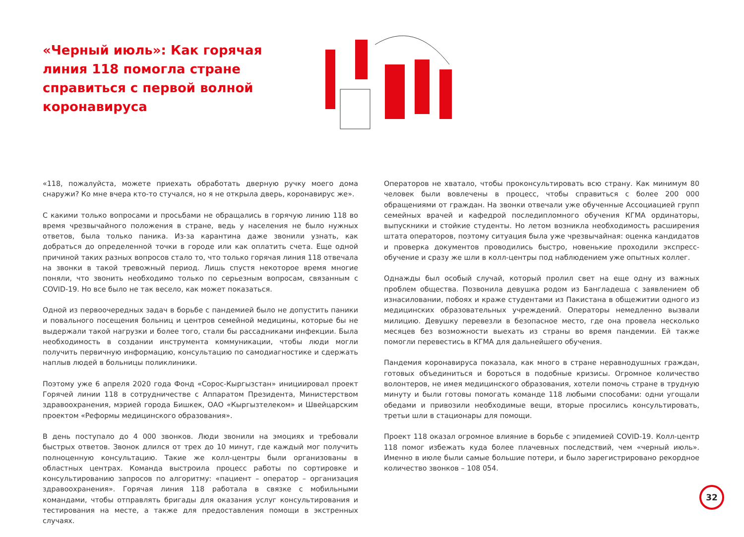«Черный июль»: Как горячая линия 118 помогла стране справиться с первой волной коронавируса
«118, пожалуйста, можете приехать обработать дверную ручку моего дома снаружи? Ко мне вчера кто-то стучался, но я не открыла дверь, коронавирус же».
С какими только вопросами и просьбами не обращались в горячую линию 118 во время чрезвычайного положения в стране, ведь у населения не было нужных ответов, была только паника. Из-за карантина даже звонили узнать, как добраться до определенной точки в городе или как оплатить счета. Еще одной причиной таких разных вопросов стало то, что только горячая линия 118 отвечала на звонки в такой тревожный период. Лишь спустя некоторое время многие поняли, что звонить необходимо только по серьезным вопросам, связанным с COVID-19. Но все было не так весело, как может показаться.
Одной из первоочередных задач в борьбе с пандемией было не допустить паники и повального посещения больниц и центров семейной медицины, которые бы не выдержали такой нагрузки и более того, стали бы рассадниками инфекции. Была необходимость в создании инструмента коммуникации, чтобы люди могли получить первичную информацию, консультацию по самодиагностике и сдержать наплыв людей в больницы поликлиники.
Поэтому уже 6 апреля 2020 года Фонд «Сорос-Кыргызстан» инициировал проект Горячей линии 118 в сотрудничестве с Аппаратом Президента, Министерством здравоохранения, мэрией города Бишкек, ОАО «Кыргызтелеком» и Швейцарским проектом «Реформы медицинского образования».
В день поступало до 4 000 звонков. Люди звонили на эмоциях и требовали быстрых ответов. Звонок длился от трех до 10 минут, где каждый мог получить полноценную консультацию. Такие же колл-центры были организованы в областных центрах. Команда выстроила процесс работы по сортировке и консультированию запросов по алгоритму: «пациент – оператор – организация здравоохранения». Горячая линия 118 работала в связке с мобильными командами, чтобы отправлять бригады для оказания услуг консультирования и тестирования на месте, а также для предоставления помощи в экстренных случаях.
Операторов не хватало, чтобы проконсультировать всю страну. Как минимум 80 человек были вовлечены в процесс, чтобы справиться с более 200 000 обращениями от граждан. На звонки отвечали уже обученные Ассоциацией групп семейных врачей и кафедрой последипломного обучения КГМА ординаторы, выпускники и стойкие студенты. Но летом возникла необходимость расширения штата операторов, поэтому ситуация была уже чрезвычайная: оценка кандидатов и проверка документов проводились быстро, новенькие проходили экспресс-обучение и сразу же шли в колл-центры под наблюдением уже опытных коллег.
Однажды был особый случай, который пролил свет на еще одну из важных проблем общества. Позвонила девушка родом из Бангладеша с заявлением об изнасиловании, побоях и краже студентами из Пакистана в общежитии одного из медицинских образовательных учреждений. Операторы немедленно вызвали милицию. Девушку перевезли в безопасное место, где она провела несколько месяцев без возможности выехать из страны во время пандемии. Ей также помогли перевестись в КГМА для дальнейшего обучения.
Пандемия коронавируса показала, как много в стране неравнодушных граждан, готовых объединиться и бороться в подобные кризисы. Огромное количество волонтеров, не имея медицинского образования, хотели помочь стране в трудную минуту и были готовы помогать команде 118 любыми способами: одни угощали обедами и привозили необходимые вещи, вторые просились консультировать, третьи шли в стационары для помощи.
Проект 118 оказал огромное влияние в борьбе с эпидемией COVID-19. Колл-центр 118 помог избежать куда более плачевных последствий, чем «черный июль». Именно в июле были самые большие потери, и было зарегистрировано рекордное количество звонков – 108 054.
32